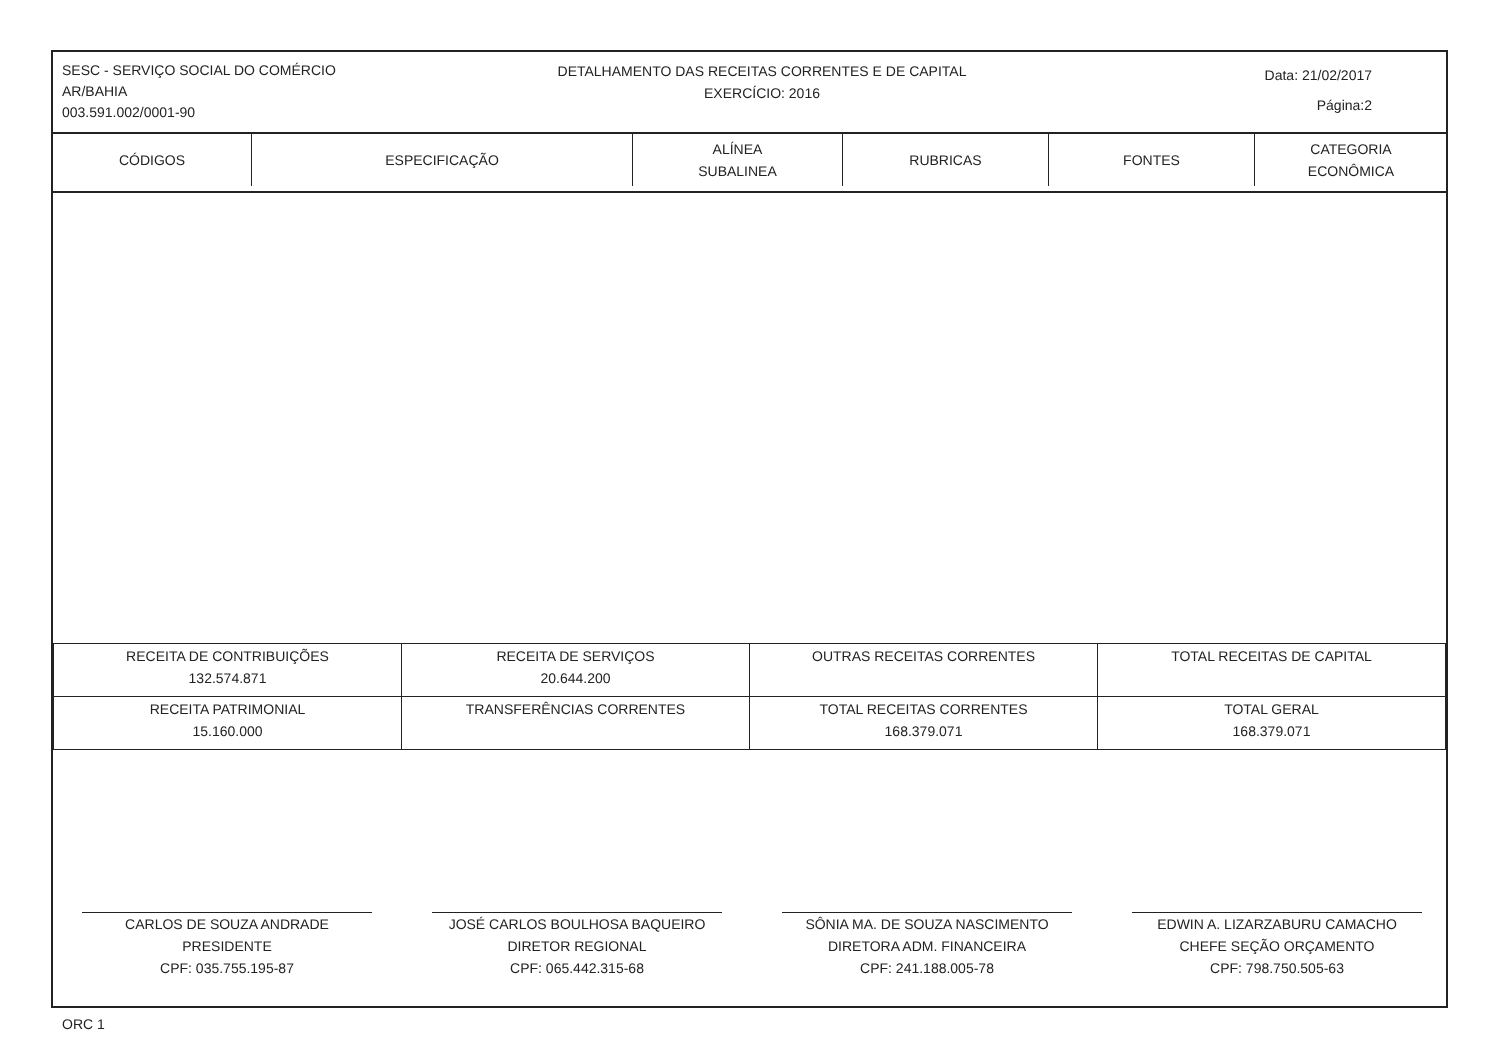SESC - SERVIÇO SOCIAL DO COMÉRCIO
AR/BAHIA
003.591.002/0001-90
DETALHAMENTO DAS RECEITAS CORRENTES E DE CAPITAL
EXERCÍCIO: 2016
Data: 21/02/2017
Página:2
| CÓDIGOS | ESPECIFICAÇÃO | ALÍNEA SUBALINEA | RUBRICAS | FONTES | CATEGORIA ECONÔMICA |
| --- | --- | --- | --- | --- | --- |
| RECEITA DE CONTRIBUIÇÕES 132.574.871 | RECEITA DE SERVIÇOS 20.644.200 | OUTRAS RECEITAS CORRENTES | TOTAL RECEITAS DE CAPITAL |
| RECEITA PATRIMONIAL 15.160.000 | TRANSFERÊNCIAS CORRENTES | TOTAL RECEITAS CORRENTES 168.379.071 | TOTAL GERAL 168.379.071 |
CARLOS DE SOUZA ANDRADE
PRESIDENTE
CPF: 035.755.195-87
JOSÉ CARLOS BOULHOSA BAQUEIRO
DIRETOR REGIONAL
CPF: 065.442.315-68
SÔNIA MA. DE SOUZA NASCIMENTO
DIRETORA ADM. FINANCEIRA
CPF: 241.188.005-78
EDWIN A. LIZARZABURU CAMACHO
CHEFE SEÇÃO ORÇAMENTO
CPF: 798.750.505-63
ORC 1